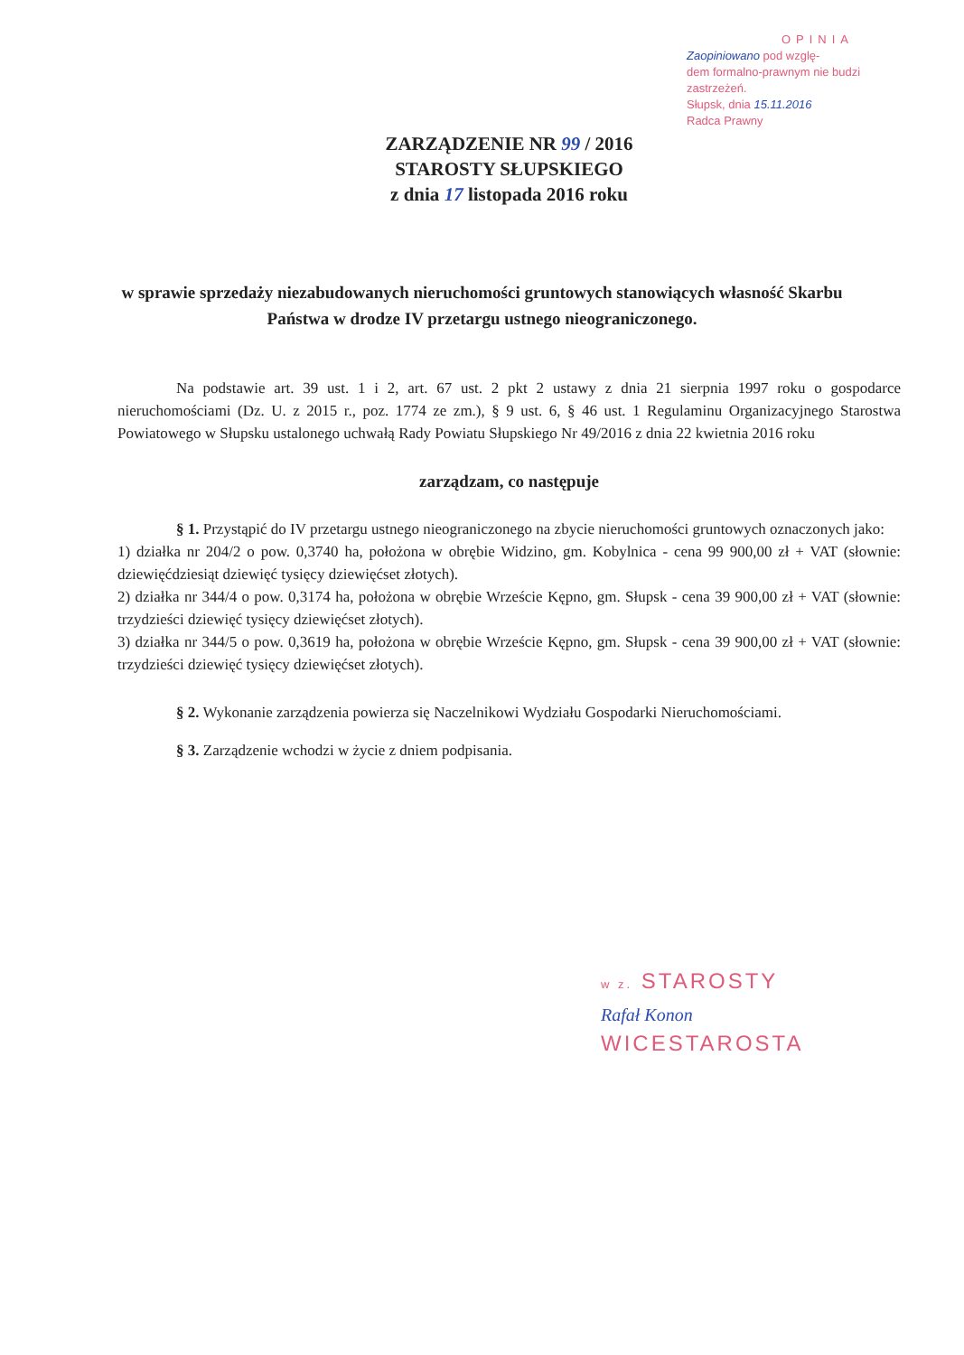OPINIA
Zaopiniowano pod wzglę-
dem formalno-prawnym nie budzi
zastrzeżeń.
Słupsk, dnia 15.11.2016
Radca Prawny
ZARZĄDZENIE NR 99 / 2016
STAROSTY SŁUPSKIEGO
z dnia 17 listopada 2016 roku
w sprawie sprzedaży niezabudowanych nieruchomości gruntowych stanowiących własność Skarbu Państwa w drodze IV przetargu ustnego nieograniczonego.
Na podstawie art. 39 ust. 1 i 2, art. 67 ust. 2 pkt 2 ustawy z dnia 21 sierpnia 1997 roku o gospodarce nieruchomościami (Dz. U. z 2015 r., poz. 1774 ze zm.), § 9 ust. 6, § 46 ust. 1 Regulaminu Organizacyjnego Starostwa Powiatowego w Słupsku ustalonego uchwałą Rady Powiatu Słupskiego Nr 49/2016 z dnia 22 kwietnia 2016 roku
zarządzam, co następuje
§ 1. Przystąpić do IV przetargu ustnego nieograniczonego na zbycie nieruchomości gruntowych oznaczonych jako:
1) działka nr 204/2 o pow. 0,3740 ha, położona w obrębie Widzino, gm. Kobylnica - cena 99 900,00 zł + VAT (słownie: dziewięćdziesiąt dziewięć tysięcy dziewięćset złotych).
2) działka nr 344/4 o pow. 0,3174 ha, położona w obrębie Wrzeście Kępno, gm. Słupsk - cena 39 900,00 zł + VAT (słownie: trzydzieści dziewięć tysięcy dziewięćset złotych).
3) działka nr 344/5 o pow. 0,3619 ha, położona w obrębie Wrzeście Kępno, gm. Słupsk - cena 39 900,00 zł + VAT (słownie: trzydzieści dziewięć tysięcy dziewięćset złotych).
§ 2. Wykonanie zarządzenia powierza się Naczelnikowi Wydziału Gospodarki Nieruchomościami.
§ 3. Zarządzenie wchodzi w życie z dniem podpisania.
w z. STAROSTY
Rafał Konon
WICESTAROSTA